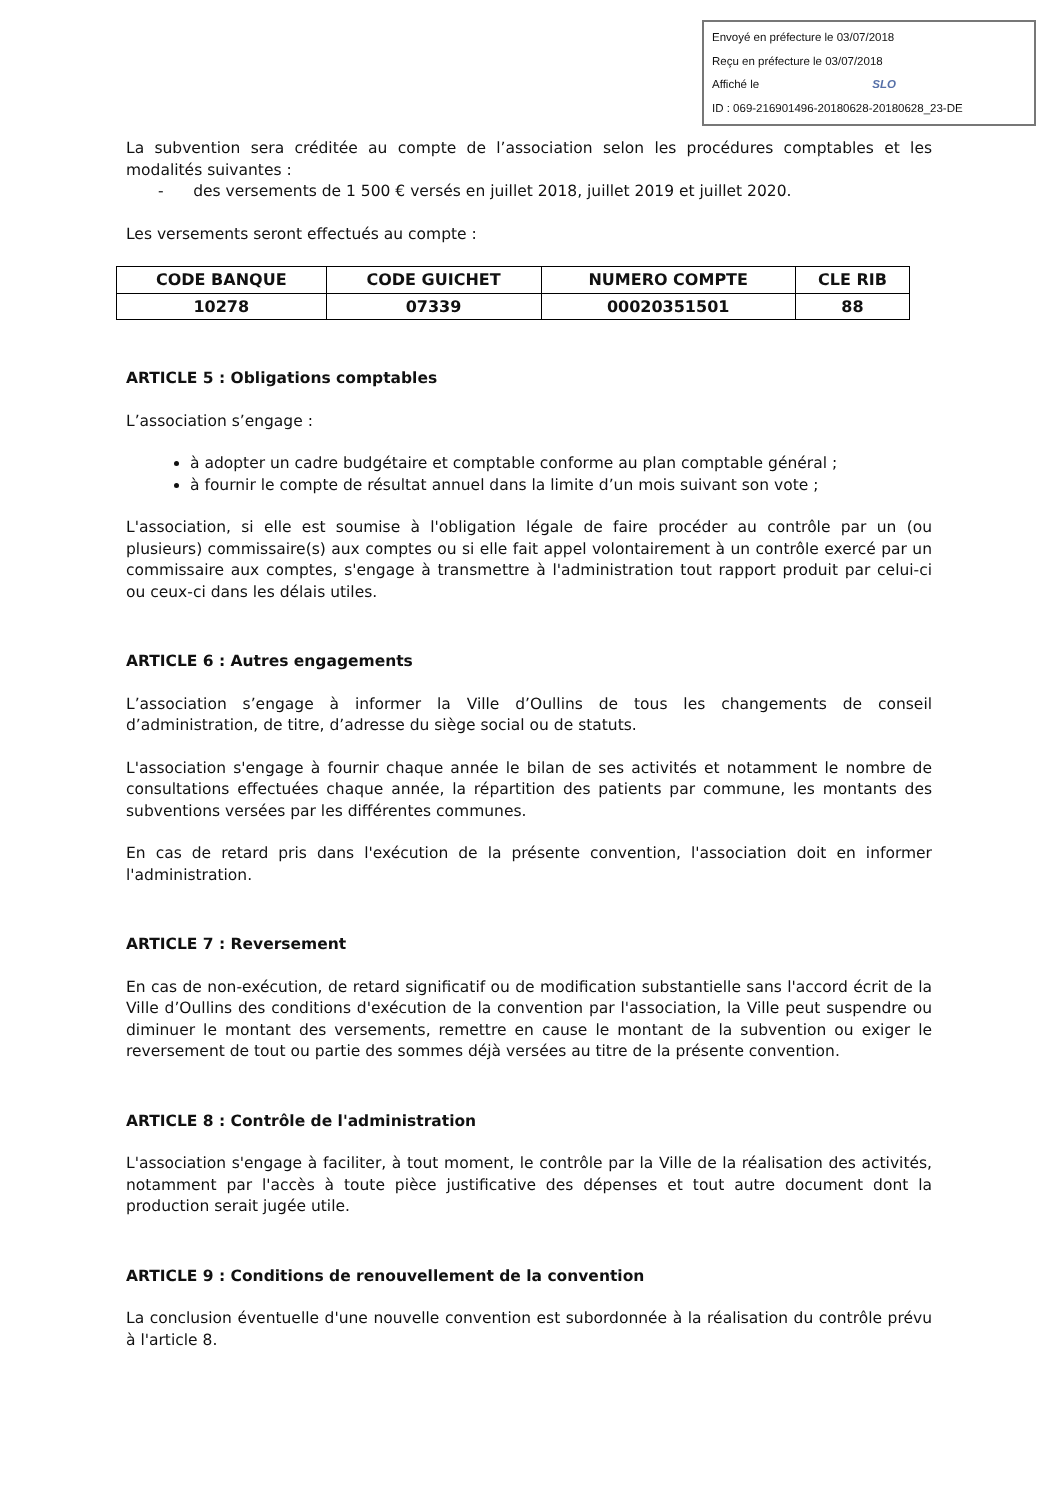Envoyé en préfecture le 03/07/2018
Reçu en préfecture le 03/07/2018
Affiché le SLO
ID : 069-216901496-20180628-20180628_23-DE
La subvention sera créditée au compte de l’association selon les procédures comptables et les modalités suivantes :
- des versements de 1 500 € versés en juillet 2018, juillet 2019 et juillet 2020.
Les versements seront effectués au compte :
| CODE BANQUE | CODE GUICHET | NUMERO COMPTE | CLE RIB |
| --- | --- | --- | --- |
| 10278 | 07339 | 00020351501 | 88 |
ARTICLE 5 : Obligations comptables
L’association s’engage :
à adopter un cadre budgétaire et comptable conforme au plan comptable général ;
à fournir le compte de résultat annuel dans la limite d’un mois suivant son vote ;
L'association, si elle est soumise à l'obligation légale de faire procéder au contrôle par un (ou plusieurs) commissaire(s) aux comptes ou si elle fait appel volontairement à un contrôle exercé par un commissaire aux comptes, s'engage à transmettre à l'administration tout rapport produit par celui-ci ou ceux-ci dans les délais utiles.
ARTICLE 6 : Autres engagements
L’association s’engage à informer la Ville d’Oullins de tous les changements de conseil d’administration, de titre, d’adresse du siège social ou de statuts.
L'association s'engage à fournir chaque année le bilan de ses activités et notamment le nombre de consultations effectuées chaque année, la répartition des patients par commune, les montants des subventions versées par les différentes communes.
En cas de retard pris dans l'exécution de la présente convention, l'association doit en informer l'administration.
ARTICLE 7 : Reversement
En cas de non-exécution, de retard significatif ou de modification substantielle sans l'accord écrit de la Ville d’Oullins des conditions d'exécution de la convention par l'association, la Ville peut suspendre ou diminuer le montant des versements, remettre en cause le montant de la subvention ou exiger le reversement de tout ou partie des sommes déjà versées au titre de la présente convention.
ARTICLE 8 : Contrôle de l'administration
L'association s'engage à faciliter, à tout moment, le contrôle par la Ville de la réalisation des activités, notamment par l'accès à toute pièce justificative des dépenses et tout autre document dont la production serait jugée utile.
ARTICLE 9 : Conditions de renouvellement de la convention
La conclusion éventuelle d'une nouvelle convention est subordonnée à la réalisation du contrôle prévu à l'article 8.